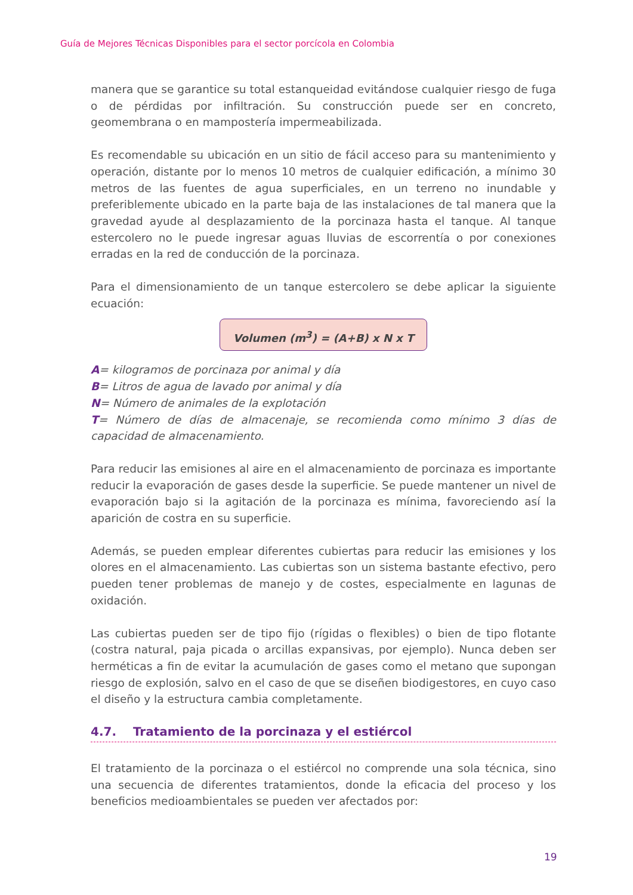Guía de Mejores Técnicas Disponibles para el sector porcícola en Colombia
manera que se garantice su total estanqueidad evitándose cualquier riesgo de fuga o de pérdidas por infiltración. Su construcción puede ser en concreto, geomembrana o en mampostería impermeabilizada.
Es recomendable su ubicación en un sitio de fácil acceso para su mantenimiento y operación, distante por lo menos 10 metros de cualquier edificación, a mínimo 30 metros de las fuentes de agua superficiales, en un terreno no inundable y preferiblemente ubicado en la parte baja de las instalaciones de tal manera que la gravedad ayude al desplazamiento de la porcinaza hasta el tanque. Al tanque estercolero no le puede ingresar aguas lluvias de escorrentía o por conexiones erradas en la red de conducción de la porcinaza.
Para el dimensionamiento de un tanque estercolero se debe aplicar la siguiente ecuación:
Volumen (m<sup>3</sup>) = (A+B) x N x T
A= kilogramos de porcinaza por animal y día
B= Litros de agua de lavado por animal y día
N= Número de animales de la explotación
T= Número de días de almacenaje, se recomienda como mínimo 3 días de capacidad de almacenamiento.
Para reducir las emisiones al aire en el almacenamiento de porcinaza es importante reducir la evaporación de gases desde la superficie. Se puede mantener un nivel de evaporación bajo si la agitación de la porcinaza es mínima, favoreciendo así la aparición de costra en su superficie.
Además, se pueden emplear diferentes cubiertas para reducir las emisiones y los olores en el almacenamiento. Las cubiertas son un sistema bastante efectivo, pero pueden tener problemas de manejo y de costes, especialmente en lagunas de oxidación.
Las cubiertas pueden ser de tipo fijo (rígidas o flexibles) o bien de tipo flotante (costra natural, paja picada o arcillas expansivas, por ejemplo). Nunca deben ser herméticas a fin de evitar la acumulación de gases como el metano que supongan riesgo de explosión, salvo en el caso de que se diseñen biodigestores, en cuyo caso el diseño y la estructura cambia completamente.
4.7. Tratamiento de la porcinaza y el estiércol
El tratamiento de la porcinaza o el estiércol no comprende una sola técnica, sino una secuencia de diferentes tratamientos, donde la eficacia del proceso y los beneficios medioambientales se pueden ver afectados por:
19